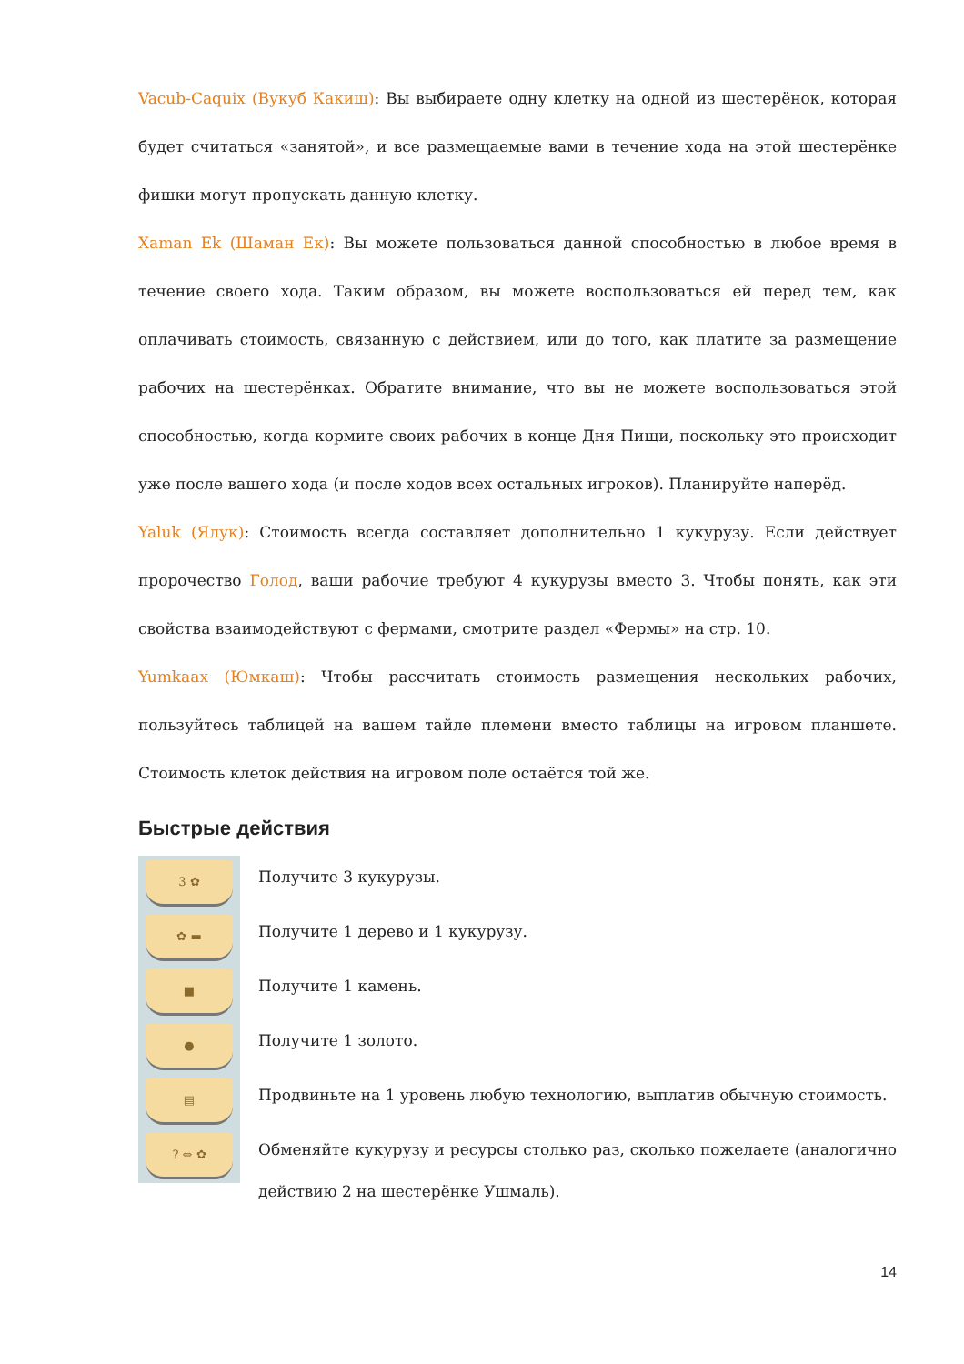Vacub-Caquix (Вукуб Какиш): Вы выбираете одну клетку на одной из шестерёнок, которая будет считаться «занятой», и все размещаемые вами в течение хода на этой шестерёнке фишки могут пропускать данную клетку.
Xaman Ek (Шаман Ек): Вы можете пользоваться данной способностью в любое время в течение своего хода. Таким образом, вы можете воспользоваться ей перед тем, как оплачивать стоимость, связанную с действием, или до того, как платите за размещение рабочих на шестерёнках. Обратите внимание, что вы не можете воспользоваться этой способностью, когда кормите своих рабочих в конце Дня Пищи, поскольку это происходит уже после вашего хода (и после ходов всех остальных игроков). Планируйте наперёд.
Yaluk (Ялук): Стоимость всегда составляет дополнительно 1 кукурузу. Если действует пророчество Голод, ваши рабочие требуют 4 кукурузы вместо 3. Чтобы понять, как эти свойства взаимодействуют с фермами, смотрите раздел «Фермы» на стр. 10.
Yumkaax (Юмкаш): Чтобы рассчитать стоимость размещения нескольких рабочих, пользуйтесь таблицей на вашем тайле племени вместо таблицы на игровом планшете. Стоимость клеток действия на игровом поле остаётся той же.
Быстрые действия
3 ✿
Получите 3 кукурузы.
✿ ▬
Получите 1 дерево и 1 кукурузу.
■
Получите 1 камень.
●
Получите 1 золото.
▤
Продвиньте на 1 уровень любую технологию, выплатив обычную стоимость.
? ⇔ ✿
Обменяйте кукурузу и ресурсы столько раз, сколько пожелаете (аналогично действию 2 на шестерёнке Ушмаль).
14